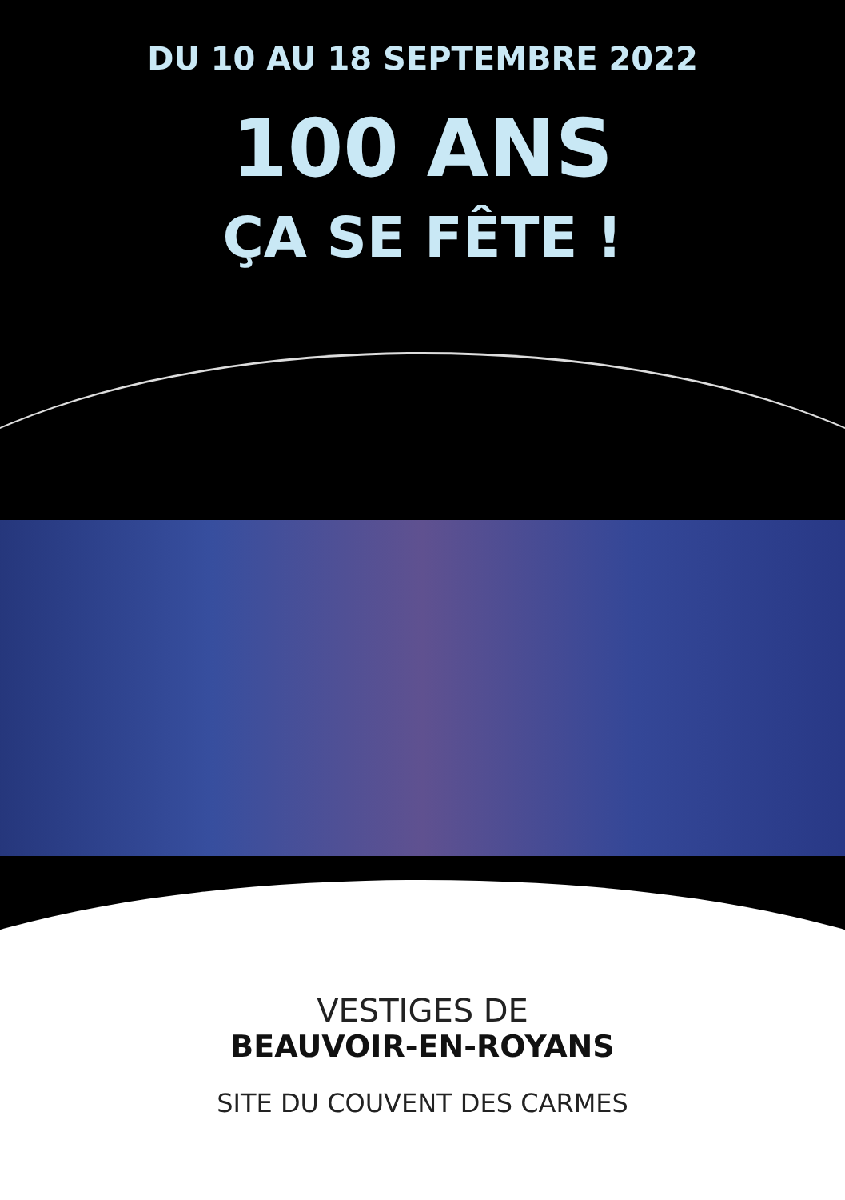DU 10 AU 18 SEPTEMBRE 2022
100 ANS
ÇA SE FÊTE !
VESTIGES DE
BEAUVOIR-EN-ROYANS
SITE DU COUVENT DES CARMES